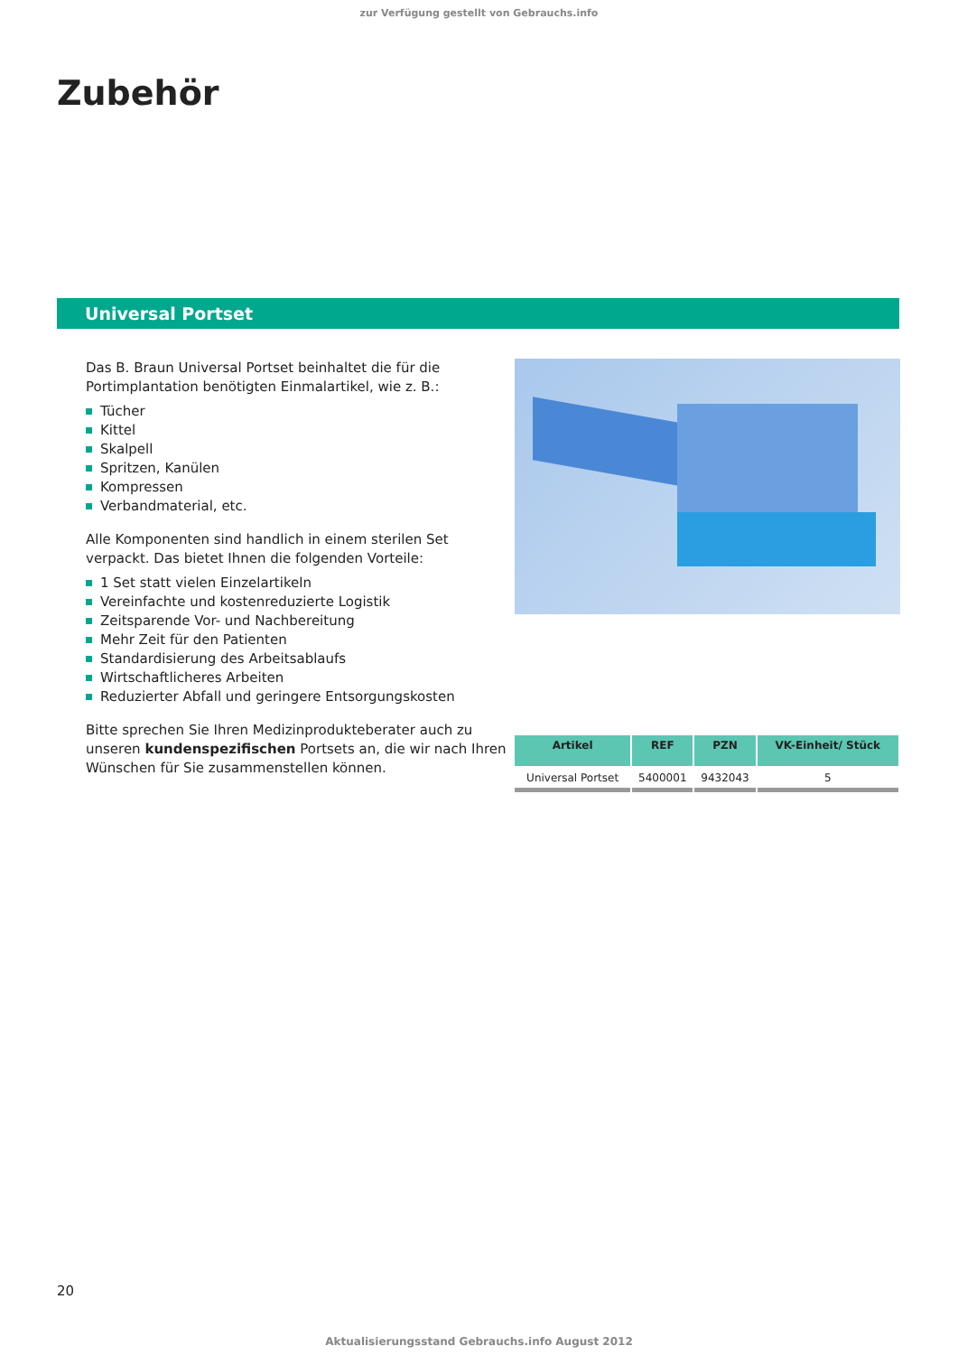zur Verfügung gestellt von Gebrauchs.info
Zubehör
Universal Portset
Das B. Braun Universal Portset beinhaltet die für die Portimplantation benötigten Einmalartikel, wie z. B.:
Tücher
Kittel
Skalpell
Spritzen, Kanülen
Kompressen
Verbandmaterial, etc.
Alle Komponenten sind handlich in einem sterilen Set verpackt. Das bietet Ihnen die folgenden Vorteile:
1 Set statt vielen Einzelartikeln
Vereinfachte und kostenreduzierte Logistik
Zeitsparende Vor- und Nachbereitung
Mehr Zeit für den Patienten
Standardisierung des Arbeitsablaufs
Wirtschaftlicheres Arbeiten
Reduzierter Abfall und geringere Entsorgungskosten
Bitte sprechen Sie Ihren Medizinprodukteberater auch zu unseren kundenspezifischen Portsets an, die wir nach Ihren Wünschen für Sie zusammenstellen können.
| Artikel | REF | PZN | VK-Einheit/ Stück |
| --- | --- | --- | --- |
| Universal Portset | 5400001 | 9432043 | 5 |
20
Aktualisierungsstand Gebrauchs.info August 2012